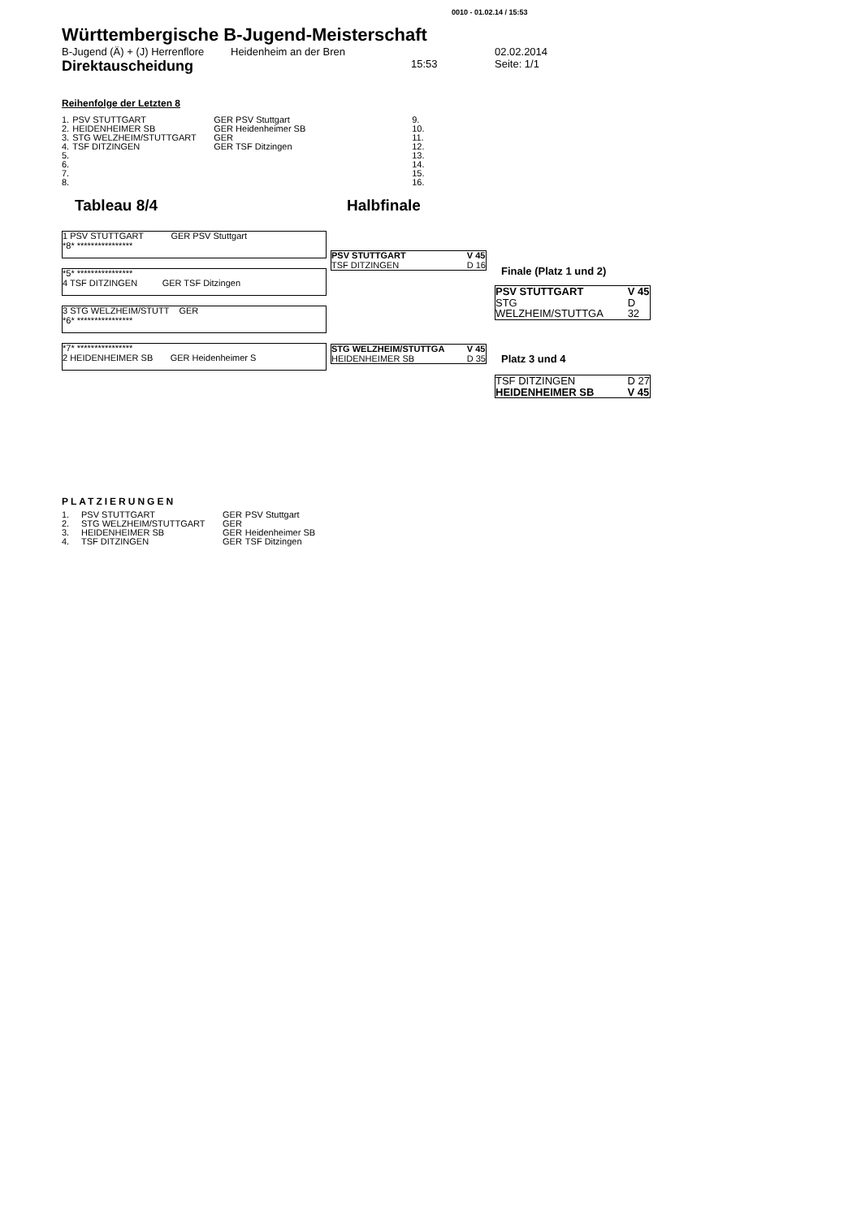0010 - 01.02.14 / 15:53
Württembergische B-Jugend-Meisterschaft
B-Jugend (Ä) + (J) Herrenflore Heidenheim an der Bren 02.02.2014
Direktauscheidung 15:53 Seite: 1/1
Reihenfolge der Letzten 8
| 1. | PSV STUTTGART | GER PSV Stuttgart | 9. |
| 2. | HEIDENHEIMER SB | GER Heidenheimer SB | 10. |
| 3. | STG WELZHEIM/STUTTGART | GER | 11. |
| 4. | TSF DITZINGEN | GER TSF Ditzingen | 12. |
| 5. | | | 13. |
| 6. | | | 14. |
| 7. | | | 15. |
| 8. | | | 16. |
Tableau 8/4 Halbfinale
1 PSV STUTTGART GER PSV Stuttgart
*8* ****************
*5* ****************
4 TSF DITZINGEN GER TSF Ditzingen
3 STG WELZHEIM/STUTT GER
*6* ****************
*7* ****************
2 HEIDENHEIMER SB GER Heidenheimer S
PSV STUTTGART
TSF DITZINGEN V 45
D 16
STG WELZHEIM/STUTTGA
HEIDENHEIMER SB V 45
D 35
Finale (Platz 1 und 2)
PSV STUTTGART
STG WELZHEIM/STUTTGA V 45
D 32
Platz 3 und 4
TSF DITZINGEN
HEIDENHEIMER SB D 27
V 45
PLATZIERUNGEN
| 1. | PSV STUTTGART | GER | PSV Stuttgart |
| 2. | STG WELZHEIM/STUTTGART | GER | |
| 3. | HEIDENHEIMER SB | GER | Heidenheimer SB |
| 4. | TSF DITZINGEN | GER | TSF Ditzingen |